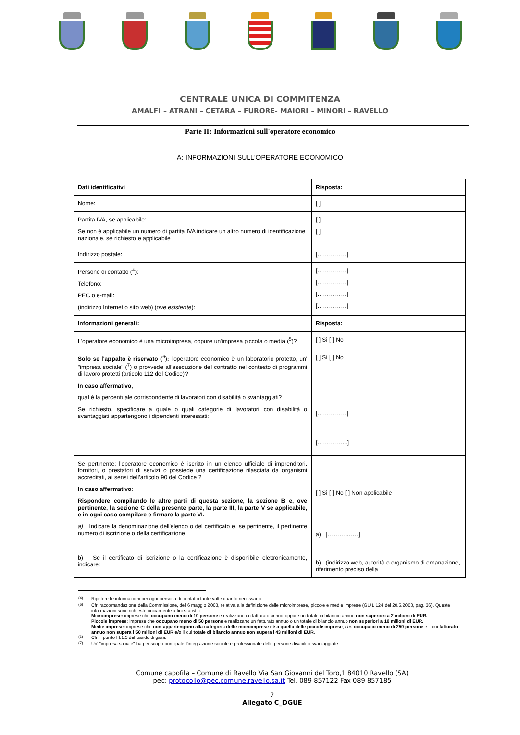CENTRALE UNICA DI COMMITENZA
AMALFI – ATRANI – CETARA – FURORE- MAIORI – MINORI – RAVELLO
Parte II: Informazioni sull'operatore economico
A: INFORMAZIONI SULL'OPERATORE ECONOMICO
| Dati identificativi | Risposta: |
| Nome: | [ ] |
| Partita IVA, se applicabile: Se non è applicabile un numero di partita IVA indicare un altro numero di identificazione nazionale, se richiesto e applicabile | [ ] [ ] |
| Indirizzo postale: | [……………] |
| Persone di contatto (<sup>4</sup>): Telefono: PEC o e-mail: (indirizzo Internet o sito web) ( ove esistente ): | [……………] [……………] [……………] [……………] |
| Informazioni generali: | Risposta: |
| L'operatore economico è una microimpresa, oppure un'impresa piccola o media (<sup>5</sup>)? | [ ] Sì [ ] No |
| Solo se l'appalto è riservato (<sup>6</sup>) : l'operatore economico è un laboratorio protetto, un' "impresa sociale" (<sup>7</sup>) o provvede all'esecuzione del contratto nel contesto di programmi di lavoro protetti (articolo 112 del Codice)? In caso affermativo, qual è la percentuale corrispondente di lavoratori con disabilità o svantaggiati? Se richiesto, specificare a quale o quali categorie di lavoratori con disabilità o svantaggiati appartengono i dipendenti interessati: | [ ] Sì [ ] No [……………] […………....] |
| Se pertinente: l'operatore economico è iscritto in un elenco ufficiale di imprenditori, fornitori, o prestatori di servizi o possiede una certificazione rilasciata da organismi accreditati, ai sensi dell’articolo 90 del Codice ? In caso affermativo : Rispondere compilando le altre parti di questa sezione, la sezione B e, ove pertinente, la sezione C della presente parte, la parte III, la parte V se applicabile, e in ogni caso compilare e firmare la parte VI. a) Indicare la denominazione dell'elenco o del certificato e, se pertinente, il pertinente numero di iscrizione o della certificazione b) Se il certificato di iscrizione o la certificazione è disponibile elettronicamente, indicare: | [ ] Sì [ ] No [ ] Non applicabile a) [……….……] b) (indirizzo web, autorità o organismo di emanazione, riferimento preciso della |
<sup>(4)</sup> Ripetere le informazioni per ogni persona di contatto tante volte quanto necessario.
<sup>(5)</sup> Cfr. raccomandazione della Commissione, del 6 maggio 2003, relativa alla definizione delle microimprese, piccole e medie imprese (GU L 124 del 20.5.2003, pag. 36). Queste informazioni sono richieste unicamente a fini statistici.
Microimprese: imprese che occupano meno di 10 persone e realizzano un fatturato annuo oppure un totale di bilancio annuo non superiori a 2 milioni di EUR.
Piccole imprese: imprese che occupano meno di 50 persone e realizzano un fatturato annuo o un totale di bilancio annuo non superiori a 10 milioni di EUR.
Medie imprese: imprese che non appartengono alla categoria delle microimprese né a quella delle piccole imprese, che occupano meno di 250 persone e il cui fatturato annuo non supera i 50 milioni di EUR e/o il cui totale di bilancio annuo non supera i 43 milioni di EUR.
<sup>(6)</sup> Cfr. il punto III.1.5 del bando di gara.
<sup>(7)</sup> Un' "impresa sociale" ha per scopo principale l'integrazione sociale e professionale delle persone disabili o svantaggiate.
Comune capofila – Comune di Ravello Via San Giovanni del Toro,1 84010 Ravello (SA)
pec: protocollo@pec.comune.ravello.sa.it Tel. 089 857122 Fax 089 857185
2
Allegato C_DGUE